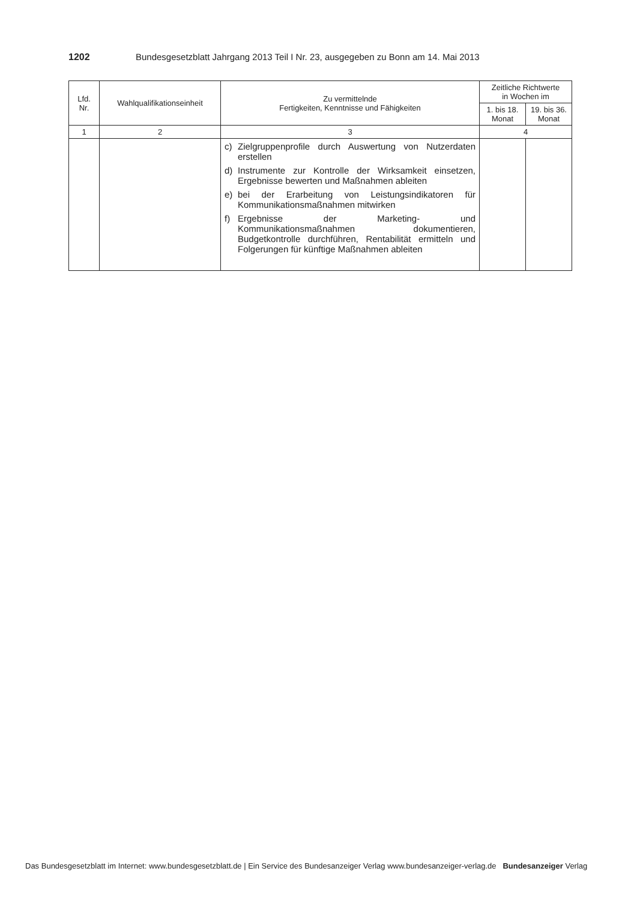1202 Bundesgesetzblatt Jahrgang 2013 Teil I Nr. 23, ausgegeben zu Bonn am 14. Mai 2013
| Lfd. Nr. | Wahlqualifikationseinheit | Zu vermittelnde Fertigkeiten, Kenntnisse und Fähigkeiten | Zeitliche Richtwerte in Wochen im | |
| --- | --- | --- | --- | --- |
| | | | 1. bis 18. Monat | 19. bis 36. Monat |
| 1 | 2 | 3 | 4 | |
| | | c) Zielgruppenprofile durch Auswertung von Nutzerdaten erstellen d) Instrumente zur Kontrolle der Wirksamkeit einsetzen, Ergebnisse bewerten und Maßnahmen ableiten e) bei der Erarbeitung von Leistungsindikatoren für Kommunikationsmaßnahmen mitwirken f) Ergebnisse der Marketing- und Kommunikationsmaßnahmen dokumentieren, Budgetkontrolle durchführen, Rentabilität ermitteln und Folgerungen für künftige Maßnahmen ableiten | | |
Das Bundesgesetzblatt im Internet: www.bundesgesetzblatt.de | Ein Service des Bundesanzeiger Verlag www.bundesanzeiger-verlag.de Bundesanzeiger Verlag